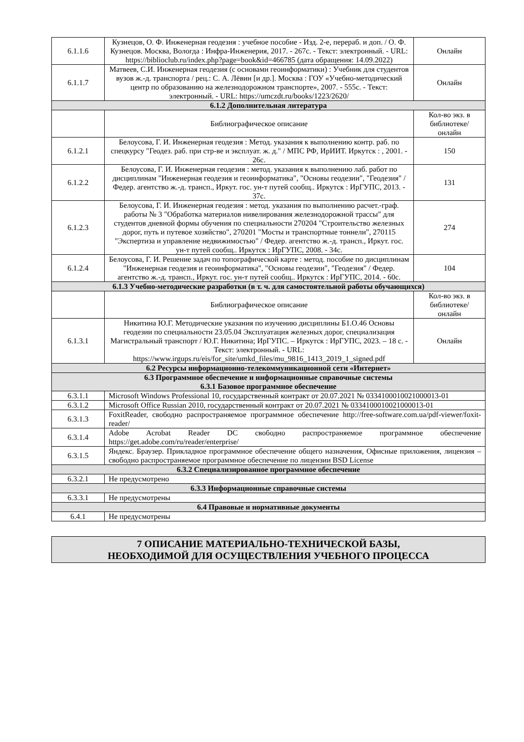| 6.1.1.6 | Кузнецов, О. Ф. Инженерная геодезия : учебное пособие - Изд. 2-е, перераб. и доп. / О. Ф. Кузнецов. Москва, Вологда : Инфра-Инженерия, 2017. - 267с. - Текст: электронный. - URL: https://biblioclub.ru/index.php?page=book&id=466785 (дата обращения: 14.09.2022) | Онлайн |
| 6.1.1.7 | Матвеев, С.И. Инженерная геодезия (с основами геоинформатики) : Учебник для студентов вузов ж.-д. транспорта / рец.: С. А. Лёвин [и др.]. Москва : ГОУ «Учебно-методический центр по образованию на железнодорожном транспорте», 2007. - 555с. - Текст: электронный. - URL: https://umczdt.ru/books/1223/2620/ | Онлайн |
| 6.1.2 Дополнительная литература | | |
| | Библиографическое описание | Кол-во экз. в библиотеке/ онлайн |
| 6.1.2.1 | Белоусова, Г. И. Инженерная геодезия : Метод. указания к выполнению контр. раб. по спецкурсу "Геодез. раб. при стр-ве и эксплуат. ж. д." / МПС РФ, ИрИИТ. Иркутск : , 2001. - 26с. | 150 |
| 6.1.2.2 | Белоусова, Г. И. Инженерная геодезия : метод. указания к выполнению лаб. работ по дисциплинам "Инженерная геодезия и геоинформатика", "Основы геодезии", "Геодезия" / Федер. агентство ж.-д. трансп., Иркут. гос. ун-т путей сообщ.. Иркутск : ИрГУПС, 2013. - 37с. | 131 |
| 6.1.2.3 | Белоусова, Г. И. Инженерная геодезия : метод. указания по выполнению расчет.-граф. работы № 3 "Обработка материалов нивелирования железнодорожной трассы" для студентов дневной формы обучения по специальности 270204 "Строительство железных дорог, путь и путевое хозяйство", 270201 "Мосты и транспортные тоннели", 270115 "Экспертиза и управление недвижимостью" / Федер. агентство ж.-д. трансп., Иркут. гос. ун-т путей сообщ.. Иркутск : ИрГУПС, 2008. - 34с. | 274 |
| 6.1.2.4 | Белоусова, Г. И. Решение задач по топографической карте : метод. пособие по дисциплинам "Инженерная геодезия и геоинформатика", "Основы геодезии", "Геодезия" / Федер. агентство ж.-д. трансп., Иркут. гос. ун-т путей сообщ.. Иркутск : ИрГУПС, 2014. - 60с. | 104 |
| 6.1.3 Учебно-методические разработки (в т. ч. для самостоятельной работы обучающихся) | | |
| | Библиографическое описание | Кол-во экз. в библиотеке/ онлайн |
| 6.1.3.1 | Никитина Ю.Г. Методические указания по изучению дисциплины Б1.О.46 Основы геодезии по специальности 23.05.04 Эксплуатация железных дорог, специализация Магистральный транспорт / Ю.Г. Никитина; ИрГУПС. – Иркутск : ИрГУПС, 2023. – 18 с. - Текст: электронный. - URL: https://www.irgups.ru/eis/for_site/umkd_files/mu_9816_1413_2019_1_signed.pdf | Онлайн |
| 6.2 Ресурсы информационно-телекоммуникационной сети «Интернет» | | |
| 6.3 Программное обеспечение и информационные справочные системы 6.3.1 Базовое программное обеспечение | | |
| 6.3.1.1 | Microsoft Windows Professional 10, государственный контракт от 20.07.2021 № 0334100010021000013-01 | |
| 6.3.1.2 | Microsoft Office Russian 2010, государственный контракт от 20.07.2021 № 0334100010021000013-01 | |
| 6.3.1.3 | FoxitReader, свободно распространяемое программное обеспечение http://free-software.com.ua/pdf-viewer/foxit-reader/ | |
| 6.3.1.4 | Adobe Acrobat Reader DC свободно распространяемое программное обеспечение https://get.adobe.com/ru/reader/enterprise/ | |
| 6.3.1.5 | Яндекс. Браузер. Прикладное программное обеспечение общего назначения, Офисные приложения, лицензия – свободно распространяемое программное обеспечение по лицензии BSD License | |
| 6.3.2 Специализированное программное обеспечение | | |
| 6.3.2.1 | Не предусмотрено | |
| 6.3.3 Информационные справочные системы | | |
| 6.3.3.1 | Не предусмотрены | |
| 6.4 Правовые и нормативные документы | | |
| 6.4.1 | Не предусмотрены | |
7 ОПИСАНИЕ МАТЕРИАЛЬНО-ТЕХНИЧЕСКОЙ БАЗЫ,
НЕОБХОДИМОЙ ДЛЯ ОСУЩЕСТВЛЕНИЯ УЧЕБНОГО ПРОЦЕССА